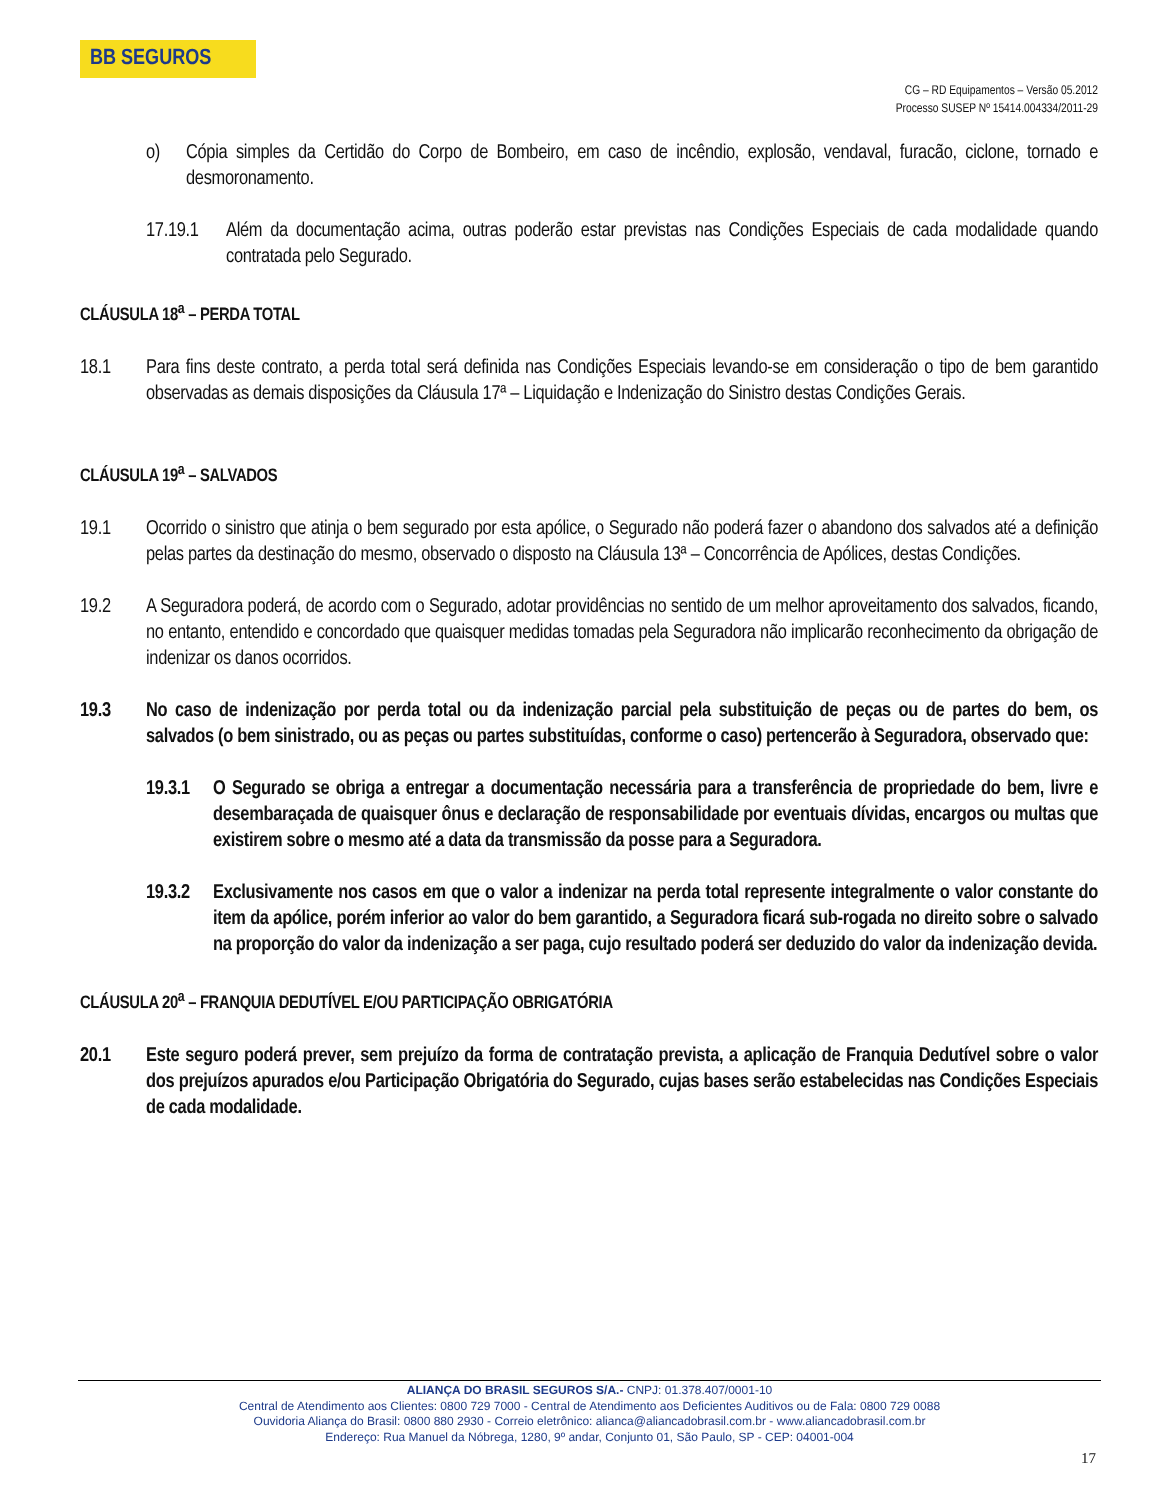BB SEGUROS
CG – RD Equipamentos – Versão 05.2012
Processo SUSEP Nº 15414.004334/2011-29
o) Cópia simples da Certidão do Corpo de Bombeiro, em caso de incêndio, explosão, vendaval, furacão, ciclone, tornado e desmoronamento.
17.19.1 Além da documentação acima, outras poderão estar previstas nas Condições Especiais de cada modalidade quando contratada pelo Segurado.
CLÁUSULA 18<sup>a</sup> – PERDA TOTAL
18.1 Para fins deste contrato, a perda total será definida nas Condições Especiais levando-se em consideração o tipo de bem garantido observadas as demais disposições da Cláusula 17ª – Liquidação e Indenização do Sinistro destas Condições Gerais.
CLÁUSULA 19<sup>a</sup> – SALVADOS
19.1 Ocorrido o sinistro que atinja o bem segurado por esta apólice, o Segurado não poderá fazer o abandono dos salvados até a definição pelas partes da destinação do mesmo, observado o disposto na Cláusula 13ª – Concorrência de Apólices, destas Condições.
19.2 A Seguradora poderá, de acordo com o Segurado, adotar providências no sentido de um melhor aproveitamento dos salvados, ficando, no entanto, entendido e concordado que quaisquer medidas tomadas pela Seguradora não implicarão reconhecimento da obrigação de indenizar os danos ocorridos.
19.3 No caso de indenização por perda total ou da indenização parcial pela substituição de peças ou de partes do bem, os salvados (o bem sinistrado, ou as peças ou partes substituídas, conforme o caso) pertencerão à Seguradora, observado que:
19.3.1 O Segurado se obriga a entregar a documentação necessária para a transferência de propriedade do bem, livre e desembaraçada de quaisquer ônus e declaração de responsabilidade por eventuais dívidas, encargos ou multas que existirem sobre o mesmo até a data da transmissão da posse para a Seguradora.
19.3.2 Exclusivamente nos casos em que o valor a indenizar na perda total represente integralmente o valor constante do item da apólice, porém inferior ao valor do bem garantido, a Seguradora ficará sub-rogada no direito sobre o salvado na proporção do valor da indenização a ser paga, cujo resultado poderá ser deduzido do valor da indenização devida.
CLÁUSULA 20<sup>a</sup> – FRANQUIA DEDUTÍVEL E/OU PARTICIPAÇÃO OBRIGATÓRIA
20.1 Este seguro poderá prever, sem prejuízo da forma de contratação prevista, a aplicação de Franquia Dedutível sobre o valor dos prejuízos apurados e/ou Participação Obrigatória do Segurado, cujas bases serão estabelecidas nas Condições Especiais de cada modalidade.
ALIANÇA DO BRASIL SEGUROS S/A.- CNPJ: 01.378.407/0001-10
Central de Atendimento aos Clientes: 0800 729 7000 - Central de Atendimento aos Deficientes Auditivos ou de Fala: 0800 729 0088
Ouvidoria Aliança do Brasil: 0800 880 2930 - Correio eletrônico: alianca@aliancadobrasil.com.br - www.aliancadobrasil.com.br
Endereço: Rua Manuel da Nóbrega, 1280, 9º andar, Conjunto 01, São Paulo, SP - CEP: 04001-004
17